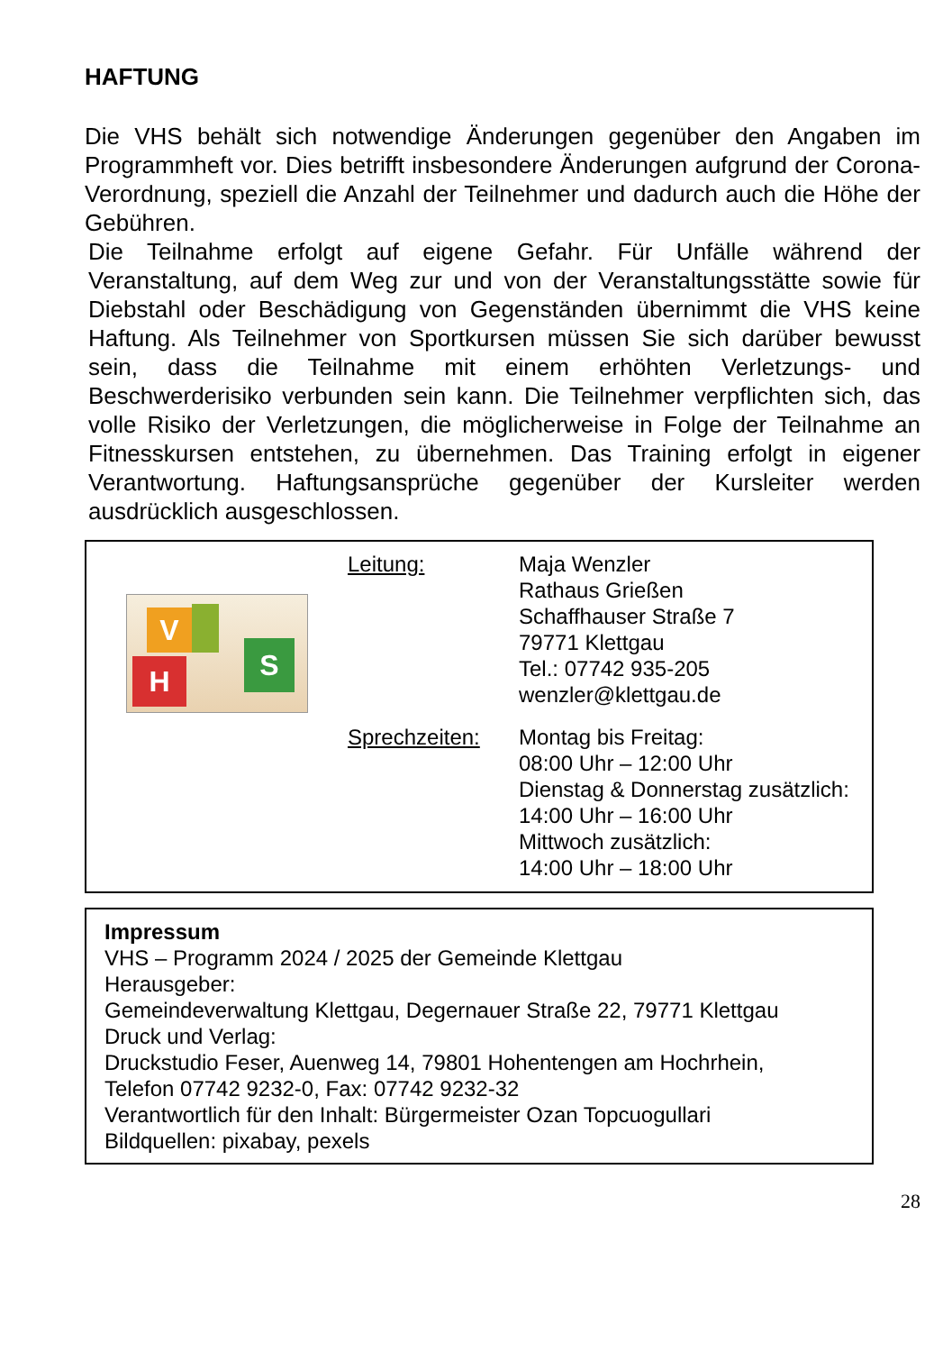HAFTUNG
Die VHS behält sich notwendige Änderungen gegenüber den Angaben im Programmheft vor. Dies betrifft insbesondere Änderungen aufgrund der Corona-Verordnung, speziell die Anzahl der Teilnehmer und dadurch auch die Höhe der Gebühren.
Die Teilnahme erfolgt auf eigene Gefahr. Für Unfälle während der Veranstaltung, auf dem Weg zur und von der Veranstaltungsstätte sowie für Diebstahl oder Beschädigung von Gegenständen übernimmt die VHS keine Haftung. Als Teilnehmer von Sportkursen müssen Sie sich darüber bewusst sein, dass die Teilnahme mit einem erhöhten Verletzungs- und Beschwerderisiko verbunden sein kann. Die Teilnehmer verpflichten sich, das volle Risiko der Verletzungen, die möglicherweise in Folge der Teilnahme an Fitnesskursen entstehen, zu übernehmen. Das Training erfolgt in eigener Verantwortung. Haftungsansprüche gegenüber der Kursleiter werden ausdrücklich ausgeschlossen.
V
H
S
Leitung: Maja Wenzler
Rathaus Grießen
Schaffhauser Straße 7
79771 Klettgau
Tel.: 07742 935-205
wenzler@klettgau.de
Sprechzeiten:
Montag bis Freitag:
08:00 Uhr – 12:00 Uhr
Dienstag & Donnerstag zusätzlich:
14:00 Uhr – 16:00 Uhr
Mittwoch zusätzlich:
14:00 Uhr – 18:00 Uhr
Impressum
VHS – Programm 2024 / 2025 der Gemeinde Klettgau
Herausgeber:
Gemeindeverwaltung Klettgau, Degernauer Straße 22, 79771 Klettgau
Druck und Verlag:
Druckstudio Feser, Auenweg 14, 79801 Hohentengen am Hochrhein,
Telefon 07742 9232-0, Fax: 07742 9232-32
Verantwortlich für den Inhalt: Bürgermeister Ozan Topcuogullari
Bildquellen: pixabay, pexels
28